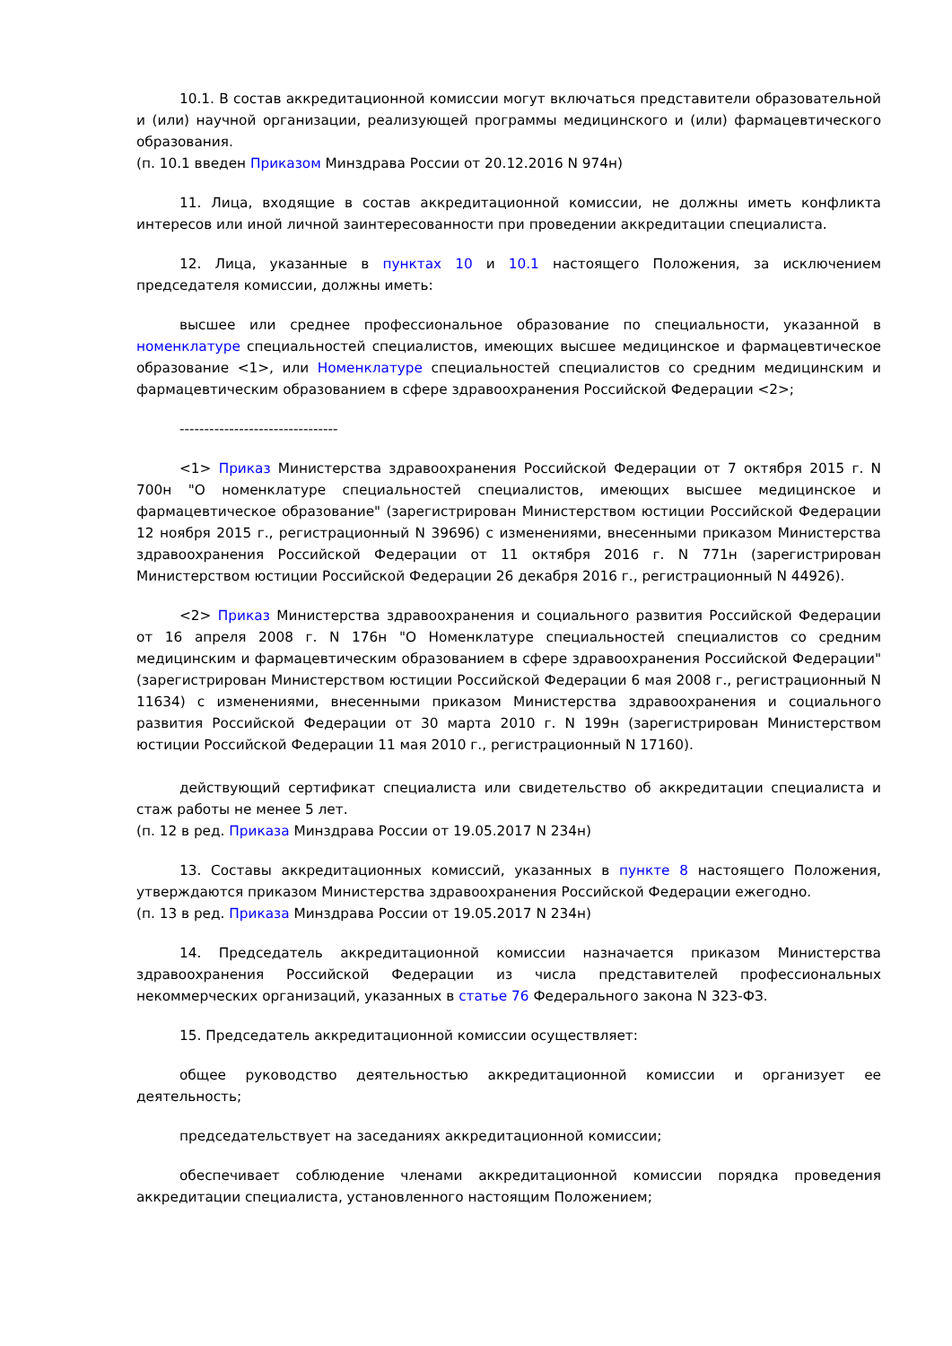10.1. В состав аккредитационной комиссии могут включаться представители образовательной и (или) научной организации, реализующей программы медицинского и (или) фармацевтического образования.
(п. 10.1 введен Приказом Минздрава России от 20.12.2016 N 974н)
11. Лица, входящие в состав аккредитационной комиссии, не должны иметь конфликта интересов или иной личной заинтересованности при проведении аккредитации специалиста.
12. Лица, указанные в пунктах 10 и 10.1 настоящего Положения, за исключением председателя комиссии, должны иметь:
высшее или среднее профессиональное образование по специальности, указанной в номенклатуре специальностей специалистов, имеющих высшее медицинское и фармацевтическое образование <1>, или Номенклатуре специальностей специалистов со средним медицинским и фармацевтическим образованием в сфере здравоохранения Российской Федерации <2>;
--------------------------------
<1> Приказ Министерства здравоохранения Российской Федерации от 7 октября 2015 г. N 700н "О номенклатуре специальностей специалистов, имеющих высшее медицинское и фармацевтическое образование" (зарегистрирован Министерством юстиции Российской Федерации 12 ноября 2015 г., регистрационный N 39696) с изменениями, внесенными приказом Министерства здравоохранения Российской Федерации от 11 октября 2016 г. N 771н (зарегистрирован Министерством юстиции Российской Федерации 26 декабря 2016 г., регистрационный N 44926).
<2> Приказ Министерства здравоохранения и социального развития Российской Федерации от 16 апреля 2008 г. N 176н "О Номенклатуре специальностей специалистов со средним медицинским и фармацевтическим образованием в сфере здравоохранения Российской Федерации" (зарегистрирован Министерством юстиции Российской Федерации 6 мая 2008 г., регистрационный N 11634) с изменениями, внесенными приказом Министерства здравоохранения и социального развития Российской Федерации от 30 марта 2010 г. N 199н (зарегистрирован Министерством юстиции Российской Федерации 11 мая 2010 г., регистрационный N 17160).
действующий сертификат специалиста или свидетельство об аккредитации специалиста и стаж работы не менее 5 лет.
(п. 12 в ред. Приказа Минздрава России от 19.05.2017 N 234н)
13. Составы аккредитационных комиссий, указанных в пункте 8 настоящего Положения, утверждаются приказом Министерства здравоохранения Российской Федерации ежегодно.
(п. 13 в ред. Приказа Минздрава России от 19.05.2017 N 234н)
14. Председатель аккредитационной комиссии назначается приказом Министерства здравоохранения Российской Федерации из числа представителей профессиональных некоммерческих организаций, указанных в статье 76 Федерального закона N 323-ФЗ.
15. Председатель аккредитационной комиссии осуществляет:
общее руководство деятельностью аккредитационной комиссии и организует ее деятельность;
председательствует на заседаниях аккредитационной комиссии;
обеспечивает соблюдение членами аккредитационной комиссии порядка проведения аккредитации специалиста, установленного настоящим Положением;